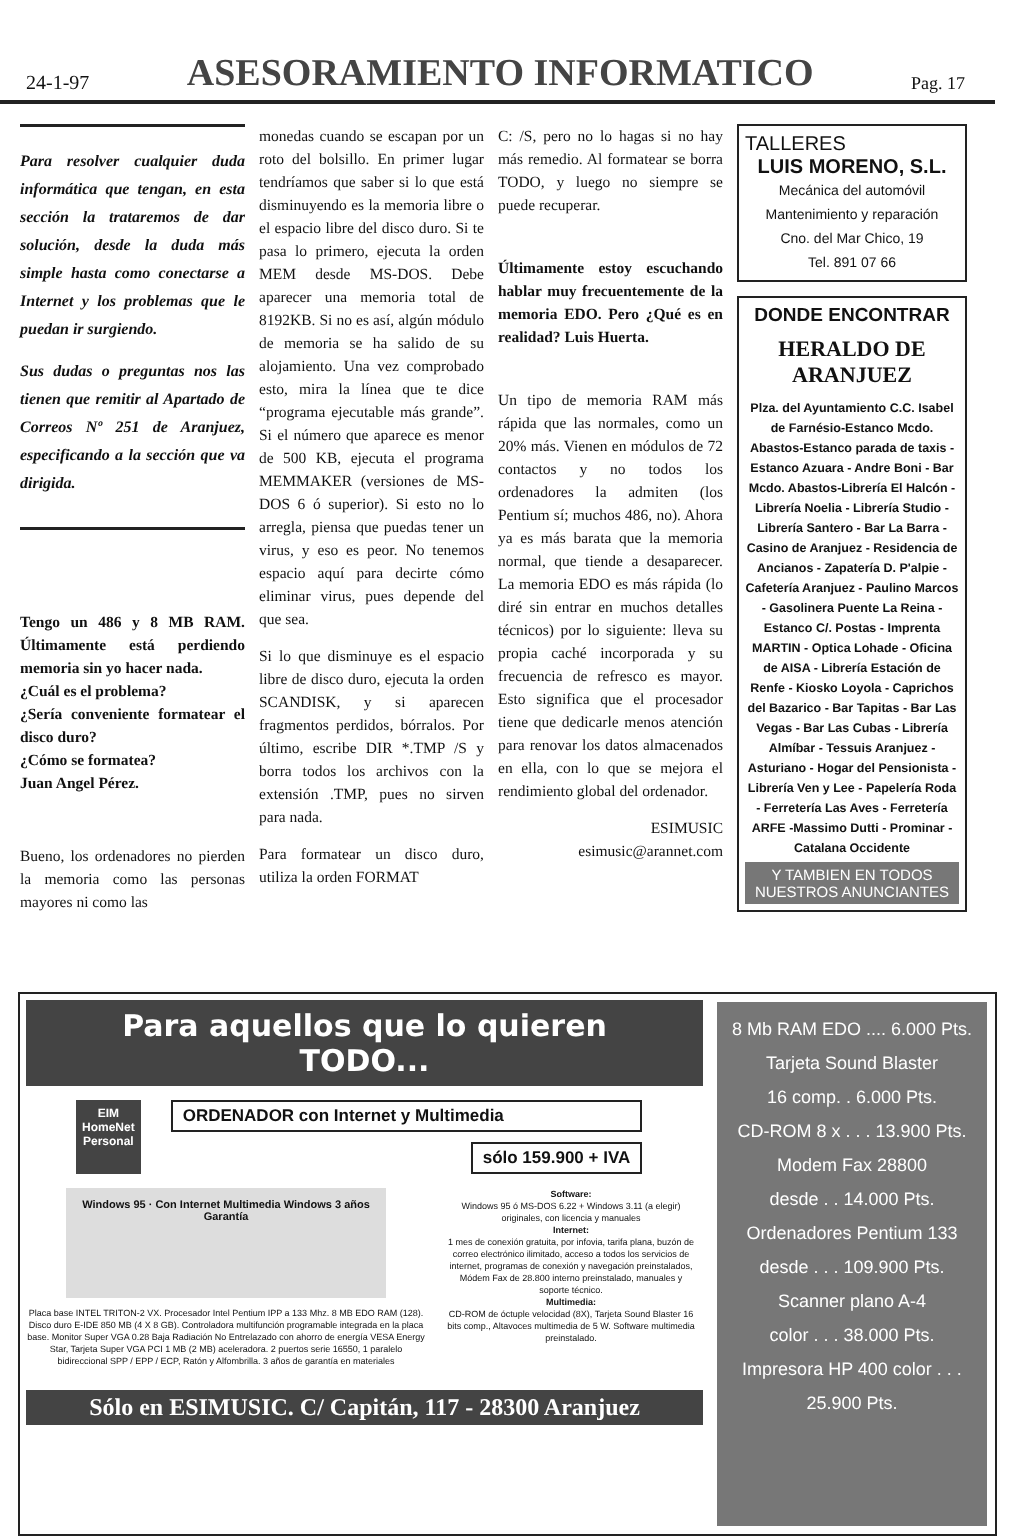24-1-97 ASESORAMIENTO INFORMATICO Pag. 17
Para resolver cualquier duda informática que tengan, en esta sección la trataremos de dar solución, desde la duda más simple hasta como conectarse a Internet y los problemas que le puedan ir surgiendo.
Sus dudas o preguntas nos las tienen que remitir al Apartado de Correos Nº 251 de Aranjuez, especificando a la sección que va dirigida.
Tengo un 486 y 8 MB RAM. Últimamente está perdiendo memoria sin yo hacer nada.
¿Cuál es el problema?
¿Sería conveniente formatear el disco duro?
¿Cómo se formatea?
Juan Angel Pérez.
Bueno, los ordenadores no pierden la memoria como las personas mayores ni como las
monedas cuando se escapan por un roto del bolsillo. En primer lugar tendríamos que saber si lo que está disminuyendo es la memoria libre o el espacio libre del disco duro. Si te pasa lo primero, ejecuta la orden MEM desde MS-DOS. Debe aparecer una memoria total de 8192KB. Si no es así, algún módulo de memoria se ha salido de su alojamiento. Una vez comprobado esto, mira la línea que te dice “programa ejecutable más grande”. Si el número que aparece es menor de 500 KB, ejecuta el programa MEMMAKER (versiones de MS-DOS 6 ó superior). Si esto no lo arregla, piensa que puedas tener un virus, y eso es peor. No tenemos espacio aquí para decirte cómo eliminar virus, pues depende del que sea.
Si lo que disminuye es el espacio libre de disco duro, ejecuta la orden SCANDISK, y si aparecen fragmentos perdidos, bórralos. Por último, escribe DIR *.TMP /S y borra todos los archivos con la extensión .TMP, pues no sirven para nada.
Para formatear un disco duro, utiliza la orden FORMAT
C: /S, pero no lo hagas si no hay más remedio. Al formatear se borra TODO, y luego no siempre se puede recuperar.
Últimamente estoy escuchando hablar muy frecuentemente de la memoria EDO. Pero ¿Qué es en realidad? Luis Huerta.
Un tipo de memoria RAM más rápida que las normales, como un 20% más. Vienen en módulos de 72 contactos y no todos los ordenadores la admiten (los Pentium sí; muchos 486, no). Ahora ya es más barata que la memoria normal, que tiende a desaparecer. La memoria EDO es más rápida (lo diré sin entrar en muchos detalles técnicos) por lo siguiente: lleva su propia caché incorporada y su frecuencia de refresco es mayor. Esto significa que el procesador tiene que dedicarle menos atención para renovar los datos almacenados en ella, con lo que se mejora el rendimiento global del ordenador.
ESIMUSIC
esimusic@arannet.com
TALLERES
LUIS MORENO, S.L.
Mecánica del automóvil
Mantenimiento y reparación
Cno. del Mar Chico, 19
Tel. 891 07 66
DONDE ENCONTRAR
HERALDO DE ARANJUEZ
Plza. del Ayuntamiento C.C. Isabel de Farnésio-Estanco Mcdo. Abastos-Estanco parada de taxis - Estanco Azuara - Andre Boni - Bar Mcdo. Abastos-Librería El Halcón - Librería Noelia - Librería Studio -Librería Santero - Bar La Barra - Casino de Aranjuez - Residencia de Ancianos - Zapatería D. P'alpie - Cafetería Aranjuez - Paulino Marcos - Gasolinera Puente La Reina - Estanco C/. Postas - Imprenta MARTIN - Optica Lohade - Oficina de AISA - Librería Estación de Renfe - Kiosko Loyola - Caprichos del Bazarico - Bar Tapitas - Bar Las Vegas - Bar Las Cubas - Librería Almíbar - Tessuis Aranjuez - Asturiano - Hogar del Pensionista - Librería Ven y Lee - Papelería Roda - Ferretería Las Aves - Ferretería ARFE -Massimo Dutti - Prominar - Catalana Occidente
Y TAMBIEN EN TODOS NUESTROS ANUNCIANTES
Para aquellos que lo quieren
TODO...
EIM
HomeNet
Personal
ORDENADOR con Internet y Multimedia
sólo 159.900 + IVA
Windows 95 · Con Internet Multimedia Windows 3 años Garantía
Placa base INTEL TRITON-2 VX. Procesador Intel Pentium IPP a 133 Mhz. 8 MB EDO RAM (128). Disco duro E-IDE 850 MB (4 X 8 GB). Controladora multifunción programable integrada en la placa base. Monitor Super VGA 0.28 Baja Radiación No Entrelazado con ahorro de energía VESA Energy Star, Tarjeta Super VGA PCI 1 MB (2 MB) aceleradora. 2 puertos serie 16550, 1 paralelo bidireccional SPP / EPP / ECP, Ratón y Alfombrilla. 3 años de garantía en materiales
Software:
Windows 95 ó MS-DOS 6.22 + Windows 3.11 (a elegir) originales, con licencia y manuales
Internet:
1 mes de conexión gratuita, por infovia, tarifa plana, buzón de correo electrónico ilimitado, acceso a todos los servicios de internet, programas de conexión y navegación preinstalados, Módem Fax de 28.800 interno preinstalado, manuales y soporte técnico.
Multimedia:
CD-ROM de óctuple velocidad (8X), Tarjeta Sound Blaster 16 bits comp., Altavoces multimedia de 5 W. Software multimedia preinstalado.
Sólo en ESIMUSIC. C/ Capitán, 117 - 28300 Aranjuez
8 Mb RAM EDO .... 6.000 Pts.
Tarjeta Sound Blaster
16 comp. . 6.000 Pts.
CD-ROM 8 x . . . 13.900 Pts.
Modem Fax 28800
desde . . 14.000 Pts.
Ordenadores Pentium 133
desde . . . 109.900 Pts.
Scanner plano A-4
color . . . 38.000 Pts.
Impresora HP 400 color . . .
25.900 Pts.